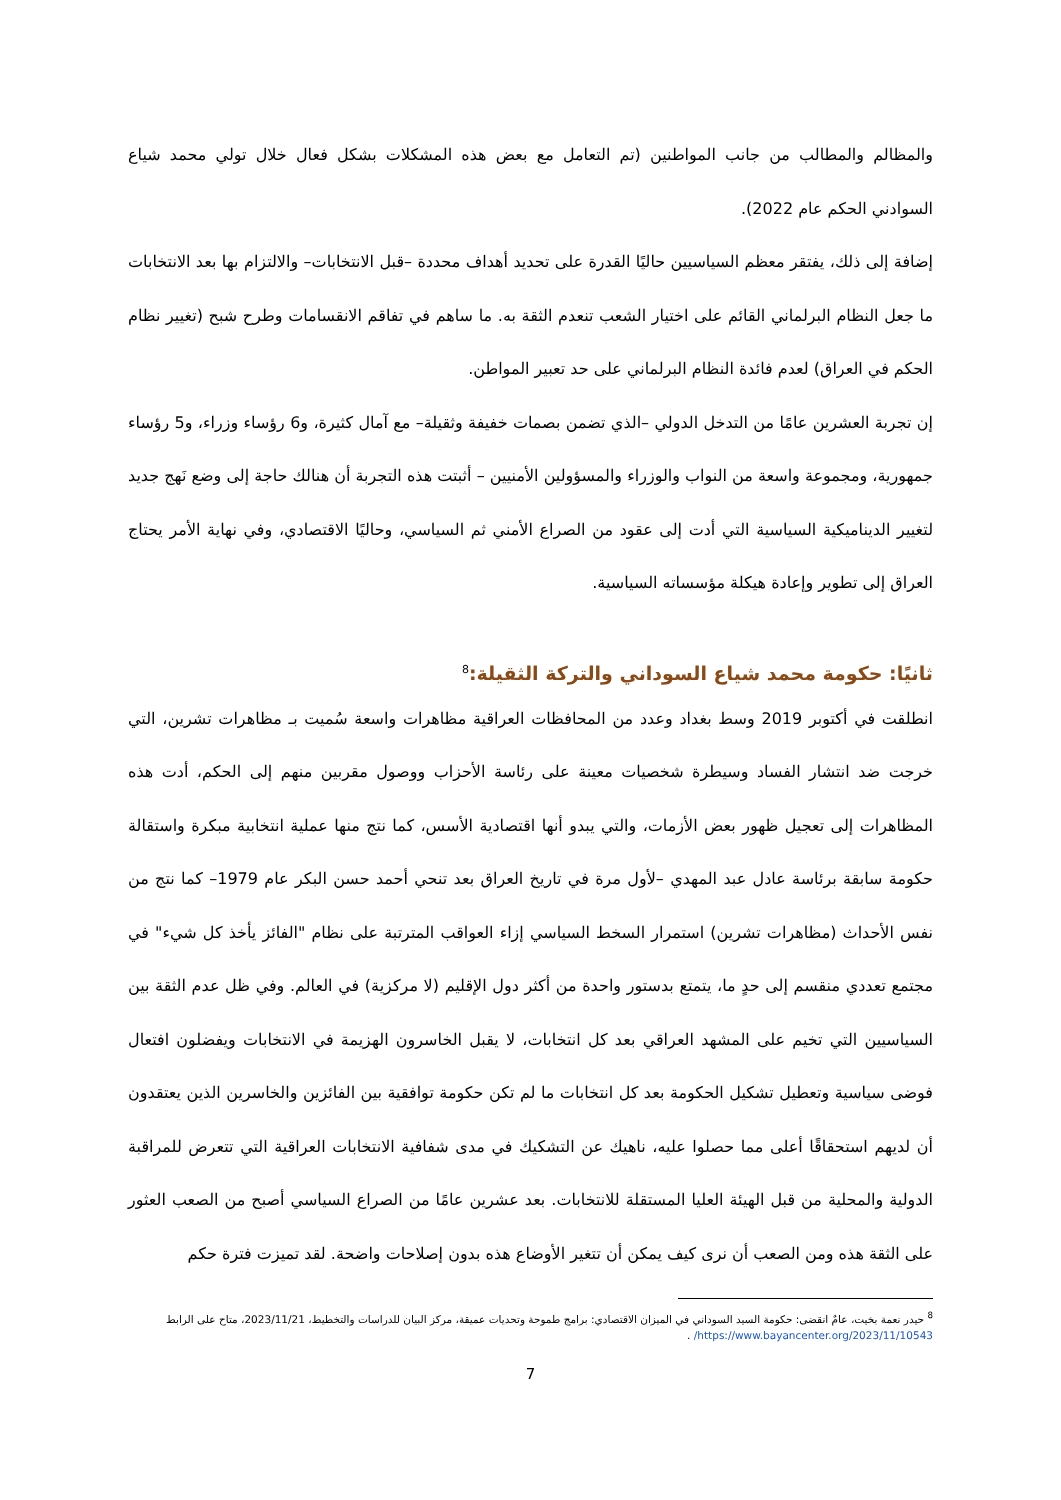والمظالم والمطالب من جانب المواطنين (تم التعامل مع بعض هذه المشكلات بشكل فعال خلال تولي محمد شياع السوادني الحكم عام 2022).
إضافة إلى ذلك، يفتقر معظم السياسيين حاليًا القدرة على تحديد أهداف محددة –قبل الانتخابات– والالتزام بها بعد الانتخابات ما جعل النظام البرلماني القائم على اختيار الشعب تنعدم الثقة به. ما ساهم في تفاقم الانقسامات وطرح شبح (تغيير نظام الحكم في العراق) لعدم فائدة النظام البرلماني على حد تعبير المواطن.
إن تجربة العشرين عامًا من التدخل الدولي –الذي تضمن بصمات خفيفة وثقيلة– مع آمال كثيرة، و6 رؤساء وزراء، و5 رؤساء جمهورية، ومجموعة واسعة من النواب والوزراء والمسؤولين الأمنيين – أثبتت هذه التجربة أن هنالك حاجة إلى وضع نَهج جديد لتغيير الديناميكية السياسية التي أدت إلى عقود من الصراع الأمني ثم السياسي، وحاليًا الاقتصادي، وفي نهاية الأمر يحتاج العراق إلى تطوير وإعادة هيكلة مؤسساته السياسية.
ثانيًا: حكومة محمد شياع السوداني والتركة الثقيلة:<sup>8</sup>
انطلقت في أكتوبر 2019 وسط بغداد وعدد من المحافظات العراقية مظاهرات واسعة سُميت بـ مظاهرات تشرين، التي خرجت ضد انتشار الفساد وسيطرة شخصيات معينة على رئاسة الأحزاب ووصول مقربين منهم إلى الحكم، أدت هذه المظاهرات إلى تعجيل ظهور بعض الأزمات، والتي يبدو أنها اقتصادية الأسس، كما نتج منها عملية انتخابية مبكرة واستقالة حكومة سابقة برئاسة عادل عبد المهدي –لأول مرة في تاريخ العراق بعد تنحي أحمد حسن البكر عام 1979– كما نتج من نفس الأحداث (مظاهرات تشرين) استمرار السخط السياسي إزاء العواقب المترتبة على نظام "الفائز يأخذ كل شيء" في مجتمع تعددي منقسم إلى حدٍ ما، يتمتع بدستور واحدة من أكثر دول الإقليم (لا مركزية) في العالم. وفي ظل عدم الثقة بين السياسيين التي تخيم على المشهد العراقي بعد كل انتخابات، لا يقبل الخاسرون الهزيمة في الانتخابات ويفضلون افتعال فوضى سياسية وتعطيل تشكيل الحكومة بعد كل انتخابات ما لم تكن حكومة توافقية بين الفائزين والخاسرين الذين يعتقدون أن لديهم استحقاقًا أعلى مما حصلوا عليه، ناهيك عن التشكيك في مدى شفافية الانتخابات العراقية التي تتعرض للمراقبة الدولية والمحلية من قبل الهيئة العليا المستقلة للانتخابات. بعد عشرين عامًا من الصراع السياسي أصبح من الصعب العثور على الثقة هذه ومن الصعب أن نرى كيف يمكن أن تتغير الأوضاع هذه بدون إصلاحات واضحة. لقد تميزت فترة حكم
<sup>8</sup> حيدر نعمة بخيت، عامٌ انقضى: حكومة السيد السوداني في الميزان الاقتصادي: برامج طموحة وتحديات عميقة، مركز البيان للدراسات والتخطيط، 2023/11/21، متاح على الرابط https://www.bayancenter.org/2023/11/10543/ .
7